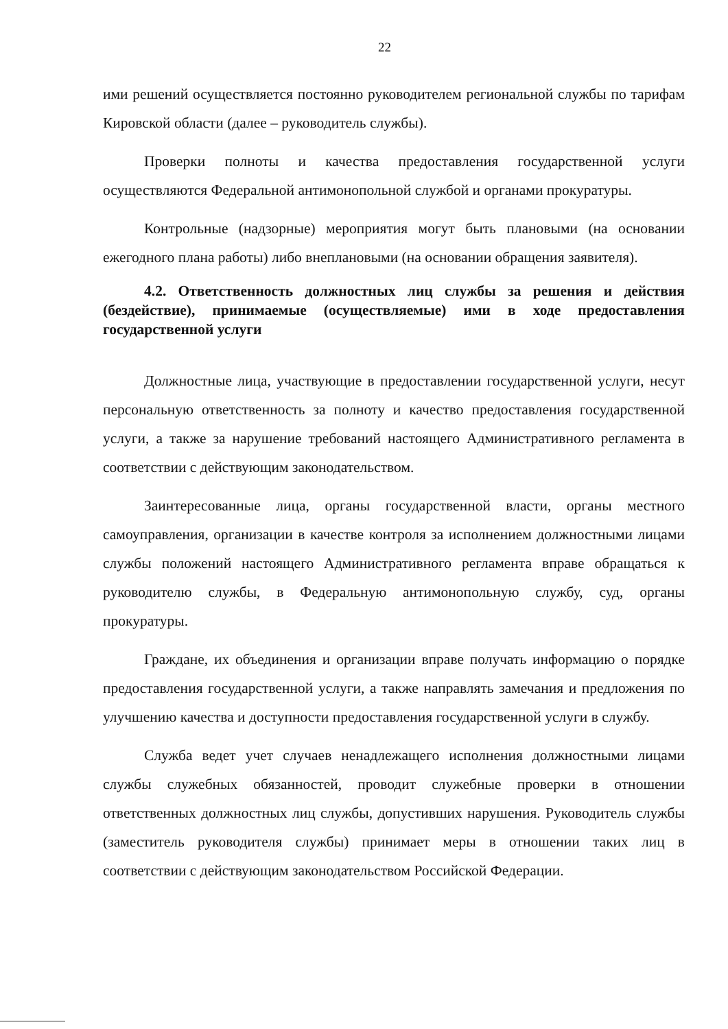22
ими решений осуществляется постоянно руководителем региональной службы по тарифам Кировской области (далее – руководитель службы).
Проверки полноты и качества предоставления государственной услуги осуществляются Федеральной антимонопольной службой и органами прокуратуры.
Контрольные (надзорные) мероприятия могут быть плановыми (на основании ежегодного плана работы) либо внеплановыми (на основании обращения заявителя).
4.2. Ответственность должностных лиц службы за решения и действия (бездействие), принимаемые (осуществляемые) ими в ходе предоставления государственной услуги
Должностные лица, участвующие в предоставлении государственной услуги, несут персональную ответственность за полноту и качество предоставления государственной услуги, а также за нарушение требований настоящего Административного регламента в соответствии с действующим законодательством.
Заинтересованные лица, органы государственной власти, органы местного самоуправления, организации в качестве контроля за исполнением должностными лицами службы положений настоящего Административного регламента вправе обращаться к руководителю службы, в Федеральную антимонопольную службу, суд, органы прокуратуры.
Граждане, их объединения и организации вправе получать информацию о порядке предоставления государственной услуги, а также направлять замечания и предложения по улучшению качества и доступности предоставления государственной услуги в службу.
Служба ведет учет случаев ненадлежащего исполнения должностными лицами службы служебных обязанностей, проводит служебные проверки в отношении ответственных должностных лиц службы, допустивших нарушения. Руководитель службы (заместитель руководителя службы) принимает меры в отношении таких лиц в соответствии с действующим законодательством Российской Федерации.